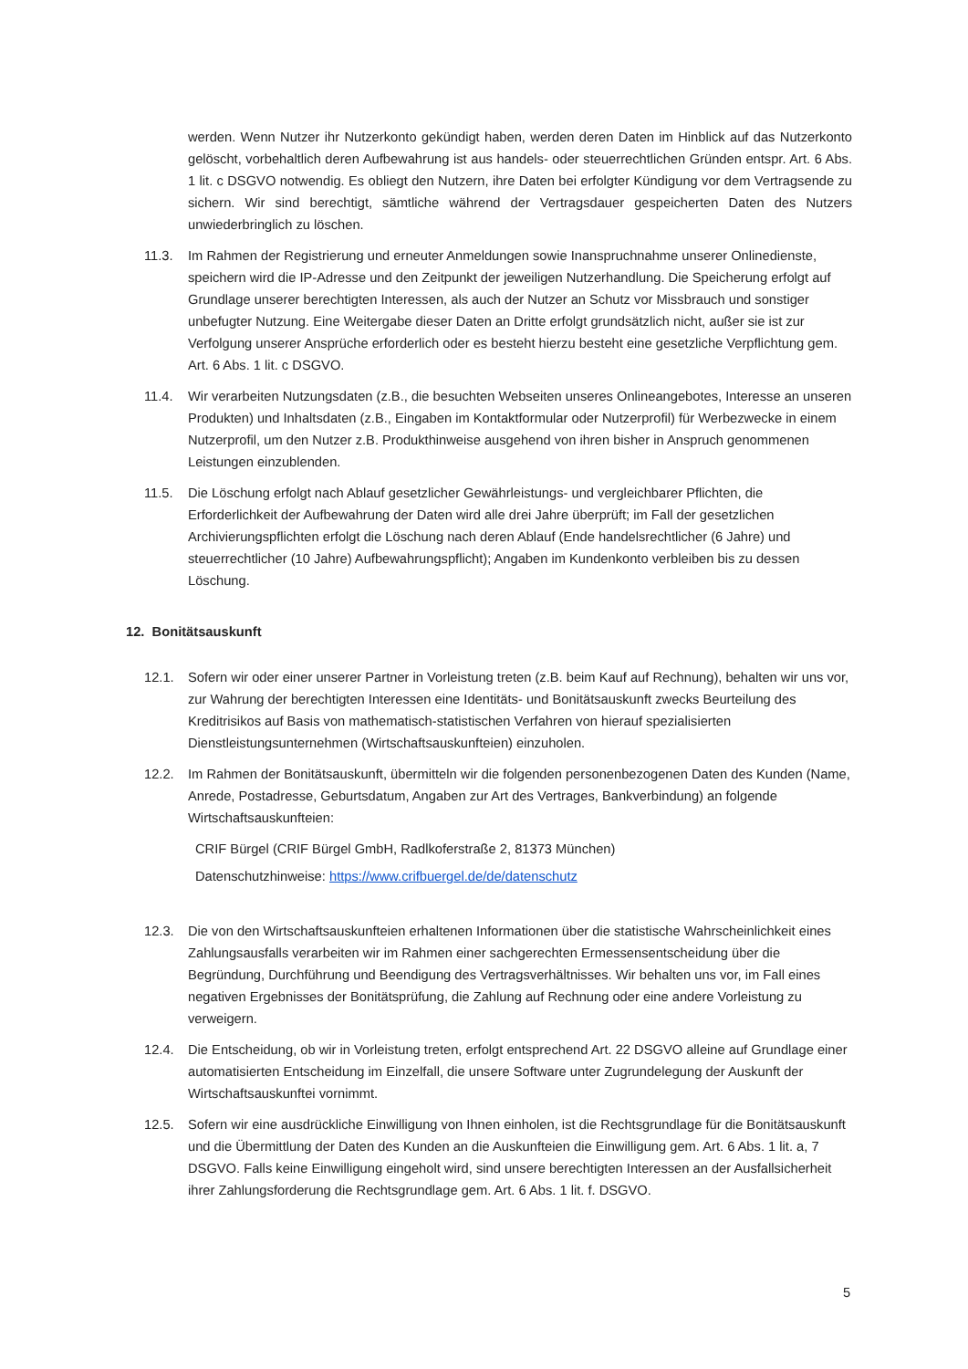werden. Wenn Nutzer ihr Nutzerkonto gekündigt haben, werden deren Daten im Hinblick auf das Nutzerkonto gelöscht, vorbehaltlich deren Aufbewahrung ist aus handels- oder steuerrechtlichen Gründen entspr. Art. 6 Abs. 1 lit. c DSGVO notwendig. Es obliegt den Nutzern, ihre Daten bei erfolgter Kündigung vor dem Vertragsende zu sichern. Wir sind berechtigt, sämtliche während der Vertragsdauer gespeicherten Daten des Nutzers unwiederbringlich zu löschen.
11.3. Im Rahmen der Registrierung und erneuter Anmeldungen sowie Inanspruchnahme unserer Onlinedienste, speichern wird die IP-Adresse und den Zeitpunkt der jeweiligen Nutzerhandlung. Die Speicherung erfolgt auf Grundlage unserer berechtigten Interessen, als auch der Nutzer an Schutz vor Missbrauch und sonstiger unbefugter Nutzung. Eine Weitergabe dieser Daten an Dritte erfolgt grundsätzlich nicht, außer sie ist zur Verfolgung unserer Ansprüche erforderlich oder es besteht hierzu besteht eine gesetzliche Verpflichtung gem. Art. 6 Abs. 1 lit. c DSGVO.
11.4. Wir verarbeiten Nutzungsdaten (z.B., die besuchten Webseiten unseres Onlineangebotes, Interesse an unseren Produkten) und Inhaltsdaten (z.B., Eingaben im Kontaktformular oder Nutzerprofil) für Werbezwecke in einem Nutzerprofil, um den Nutzer z.B. Produkthinweise ausgehend von ihren bisher in Anspruch genommenen Leistungen einzublenden.
11.5. Die Löschung erfolgt nach Ablauf gesetzlicher Gewährleistungs- und vergleichbarer Pflichten, die Erforderlichkeit der Aufbewahrung der Daten wird alle drei Jahre überprüft; im Fall der gesetzlichen Archivierungspflichten erfolgt die Löschung nach deren Ablauf (Ende handelsrechtlicher (6 Jahre) und steuerrechtlicher (10 Jahre) Aufbewahrungspflicht); Angaben im Kundenkonto verbleiben bis zu dessen Löschung.
12. Bonitätsauskunft
12.1. Sofern wir oder einer unserer Partner in Vorleistung treten (z.B. beim Kauf auf Rechnung), behalten wir uns vor, zur Wahrung der berechtigten Interessen eine Identitäts- und Bonitätsauskunft zwecks Beurteilung des Kreditrisikos auf Basis von mathematisch-statistischen Verfahren von hierauf spezialisierten Dienstleistungsunternehmen (Wirtschaftsauskunfteien) einzuholen.
12.2. Im Rahmen der Bonitätsauskunft, übermitteln wir die folgenden personenbezogenen Daten des Kunden (Name, Anrede, Postadresse, Geburtsdatum, Angaben zur Art des Vertrages, Bankverbindung) an folgende Wirtschaftsauskunfteien:
CRIF Bürgel (CRIF Bürgel GmbH, Radlkoferstraße 2, 81373 München)
Datenschutzhinweise: https://www.crifbuergel.de/de/datenschutz
12.3. Die von den Wirtschaftsauskunfteien erhaltenen Informationen über die statistische Wahrscheinlichkeit eines Zahlungsausfalls verarbeiten wir im Rahmen einer sachgerechten Ermessensentscheidung über die Begründung, Durchführung und Beendigung des Vertragsverhältnisses. Wir behalten uns vor, im Fall eines negativen Ergebnisses der Bonitätsprüfung, die Zahlung auf Rechnung oder eine andere Vorleistung zu verweigern.
12.4. Die Entscheidung, ob wir in Vorleistung treten, erfolgt entsprechend Art. 22 DSGVO alleine auf Grundlage einer automatisierten Entscheidung im Einzelfall, die unsere Software unter Zugrundelegung der Auskunft der Wirtschaftsauskunftei vornimmt.
12.5. Sofern wir eine ausdrückliche Einwilligung von Ihnen einholen, ist die Rechtsgrundlage für die Bonitätsauskunft und die Übermittlung der Daten des Kunden an die Auskunfteien die Einwilligung gem. Art. 6 Abs. 1 lit. a, 7 DSGVO. Falls keine Einwilligung eingeholt wird, sind unsere berechtigten Interessen an der Ausfallsicherheit ihrer Zahlungsforderung die Rechtsgrundlage gem. Art. 6 Abs. 1 lit. f. DSGVO.
5